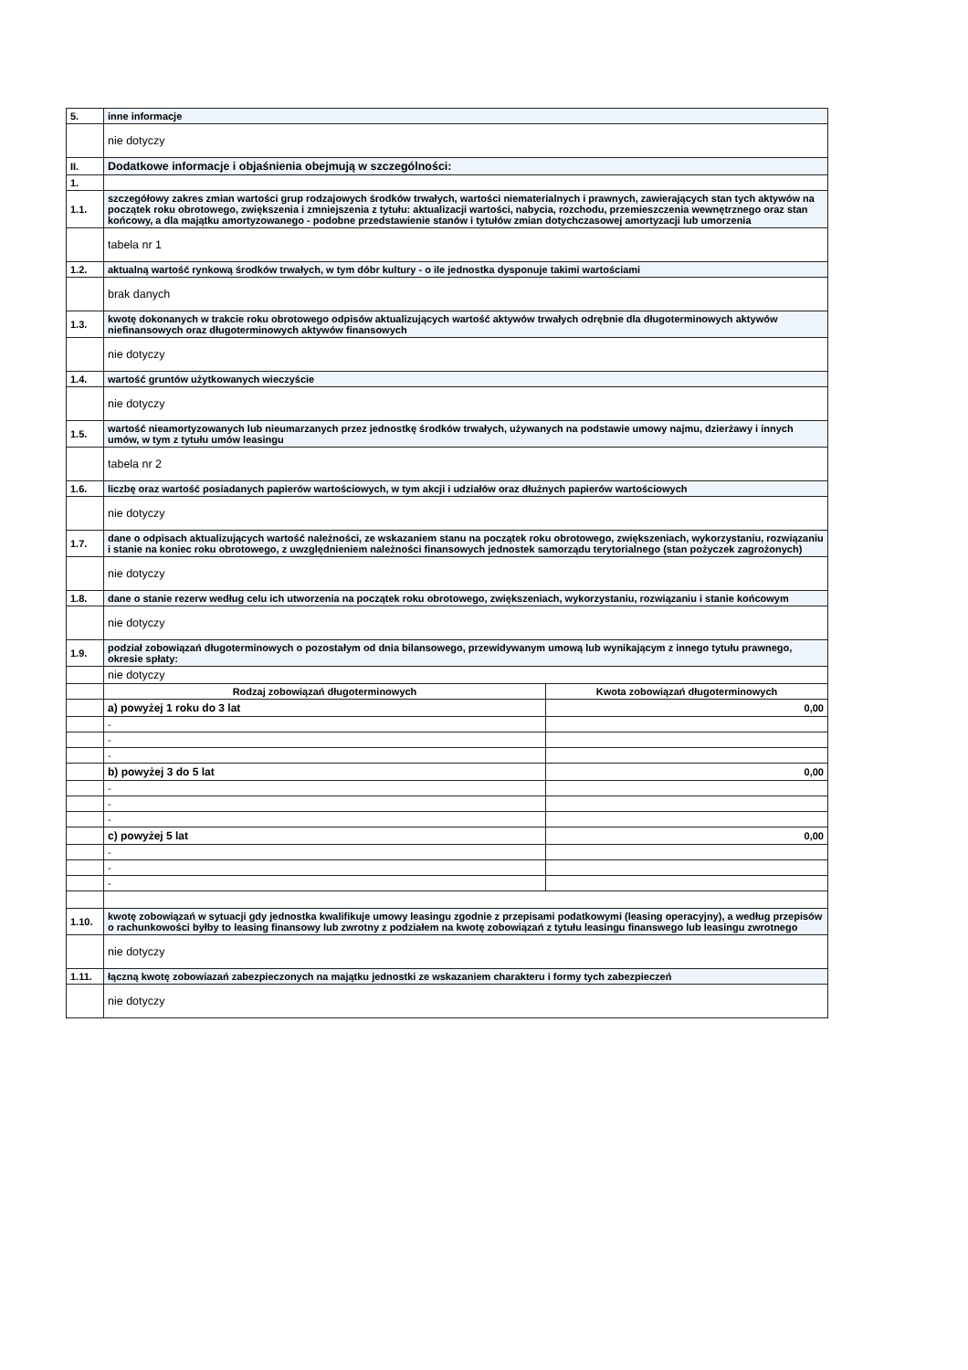| 5. | inne informacje | |
| | nie dotyczy | |
| II. | Dodatkowe informacje i objaśnienia obejmują w szczególności: | |
| 1. | | |
| 1.1. | szczegółowy zakres zmian wartości grup rodzajowych środków trwałych, wartości niematerialnych i prawnych, zawierających stan tych aktywów na początek roku obrotowego, zwiększenia i zmniejszenia z tytułu: aktualizacji wartości, nabycia, rozchodu, przemieszczenia wewnętrznego oraz stan końcowy, a dla majątku amortyzowanego - podobne przedstawienie stanów i tytułów zmian dotychczasowej amortyzacji lub umorzenia | |
| | tabela nr 1 | |
| 1.2. | aktualną wartość rynkową środków trwałych, w tym dóbr kultury - o ile jednostka dysponuje takimi wartościami | |
| | brak danych | |
| 1.3. | kwotę dokonanych w trakcie roku obrotowego odpisów aktualizujących wartość aktywów trwałych odrębnie dla długoterminowych aktywów niefinansowych oraz długoterminowych aktywów finansowych | |
| | nie dotyczy | |
| 1.4. | wartość gruntów użytkowanych wieczyście | |
| | nie dotyczy | |
| 1.5. | wartość nieamortyzowanych lub nieumarzanych przez jednostkę środków trwałych, używanych na podstawie umowy najmu, dzierżawy i innych umów, w tym z tytułu umów leasingu | |
| | tabela nr 2 | |
| 1.6. | liczbę oraz wartość posiadanych papierów wartościowych, w tym akcji i udziałów oraz dłużnych papierów wartościowych | |
| | nie dotyczy | |
| 1.7. | dane o odpisach aktualizujących wartość należności, ze wskazaniem stanu na początek roku obrotowego, zwiększeniach, wykorzystaniu, rozwiązaniu i stanie na koniec roku obrotowego, z uwzględnieniem należności finansowych jednostek samorządu terytorialnego (stan pożyczek zagrożonych) | |
| | nie dotyczy | |
| 1.8. | dane o stanie rezerw według celu ich utworzenia na początek roku obrotowego, zwiększeniach, wykorzystaniu, rozwiązaniu i stanie końcowym | |
| | nie dotyczy | |
| 1.9. | podział zobowiązań długoterminowych o pozostałym od dnia bilansowego, przewidywanym umową lub wynikającym z innego tytułu prawnego, okresie spłaty: | |
| | nie dotyczy | |
| | Rodzaj zobowiązań długoterminowych | Kwota zobowiązań długoterminowych |
| | a) powyżej 1 roku do 3 lat | 0,00 |
| | - | |
| | - | |
| | - | |
| | b) powyżej 3 do 5 lat | 0,00 |
| | - | |
| | - | |
| | - | |
| | c) powyżej 5 lat | 0,00 |
| | - | |
| | - | |
| | - | |
| 1.10. | kwotę zobowiązań w sytuacji gdy jednostka kwalifikuje umowy leasingu zgodnie z przepisami podatkowymi (leasing operacyjny), a według przepisów o rachunkowości byłby to leasing finansowy lub zwrotny z podziałem na kwotę zobowiązań z tytułu leasingu finanswego lub leasingu zwrotnego | |
| | nie dotyczy | |
| 1.11. | łączną kwotę zobowiazań zabezpieczonych na majątku jednostki ze wskazaniem charakteru i formy tych zabezpieczeń | |
| | nie dotyczy | |